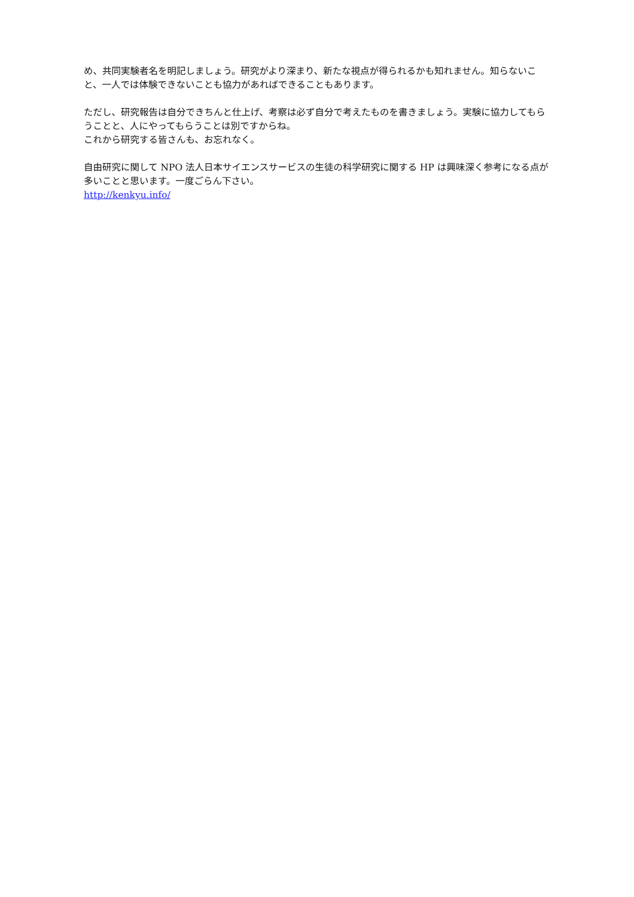め、共同実験者名を明記しましょう。研究がより深まり、新たな視点が得られるかも知れません。知らないこと、一人では体験できないことも協力があればできることもあります。
ただし、研究報告は自分できちんと仕上げ、考察は必ず自分で考えたものを書きましょう。実験に協力してもらうことと、人にやってもらうことは別ですからね。
これから研究する皆さんも、お忘れなく。
自由研究に関して NPO 法人日本サイエンスサービスの生徒の科学研究に関する HP は興味深く参考になる点が多いことと思います。一度ごらん下さい。
http://kenkyu.info/